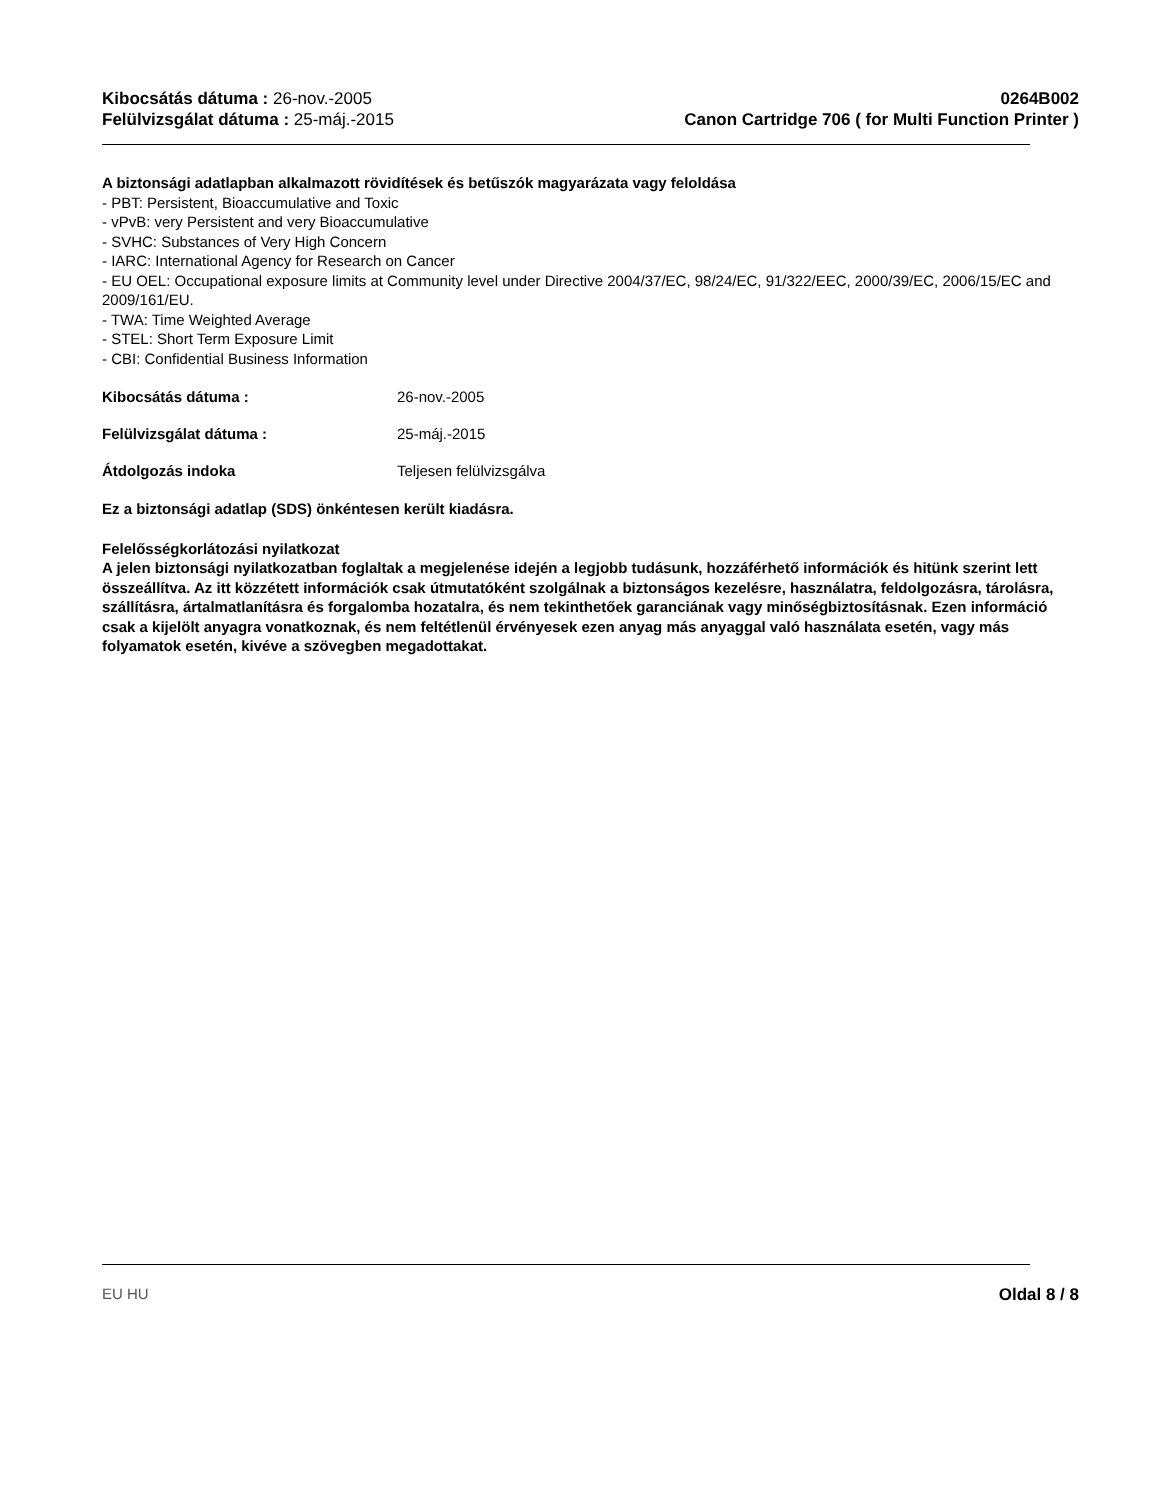Kibocsátás dátuma : 26-nov.-2005
Felülvizsgálat dátuma : 25-máj.-2015
0264B002
Canon Cartridge 706 ( for Multi Function Printer )
A biztonsági adatlapban alkalmazott rövidítések és betűszók magyarázata vagy feloldása
- PBT: Persistent, Bioaccumulative and Toxic
- vPvB: very Persistent and very Bioaccumulative
- SVHC: Substances of Very High Concern
- IARC: International Agency for Research on Cancer
- EU OEL: Occupational exposure limits at Community level under Directive 2004/37/EC, 98/24/EC, 91/322/EEC, 2000/39/EC, 2006/15/EC and 2009/161/EU.
- TWA: Time Weighted Average
- STEL: Short Term Exposure Limit
- CBI: Confidential Business Information
Kibocsátás dátuma : 26-nov.-2005
Felülvizsgálat dátuma : 25-máj.-2015
Átdolgozás indoka Teljesen felülvizsgálva
Ez a biztonsági adatlap (SDS) önkéntesen került kiadásra.
Felelősségkorlátozási nyilatkozat
A jelen biztonsági nyilatkozatban foglaltak a megjelenése idején a legjobb tudásunk, hozzáférhető információk és hitünk szerint lett összeállítva. Az itt közzétett információk csak útmutatóként szolgálnak a biztonságos kezelésre, használatra, feldolgozásra, tárolásra, szállításra, ártalmatlanításra és forgalomba hozatalra, és nem tekinthetőek garanciának vagy minőségbiztosításnak. Ezen információ csak a kijelölt anyagra vonatkoznak, és nem feltétlenül érvényesek ezen anyag más anyaggal való használata esetén, vagy más folyamatok esetén, kivéve a szövegben megadottakat.
EU HU Oldal 8 / 8